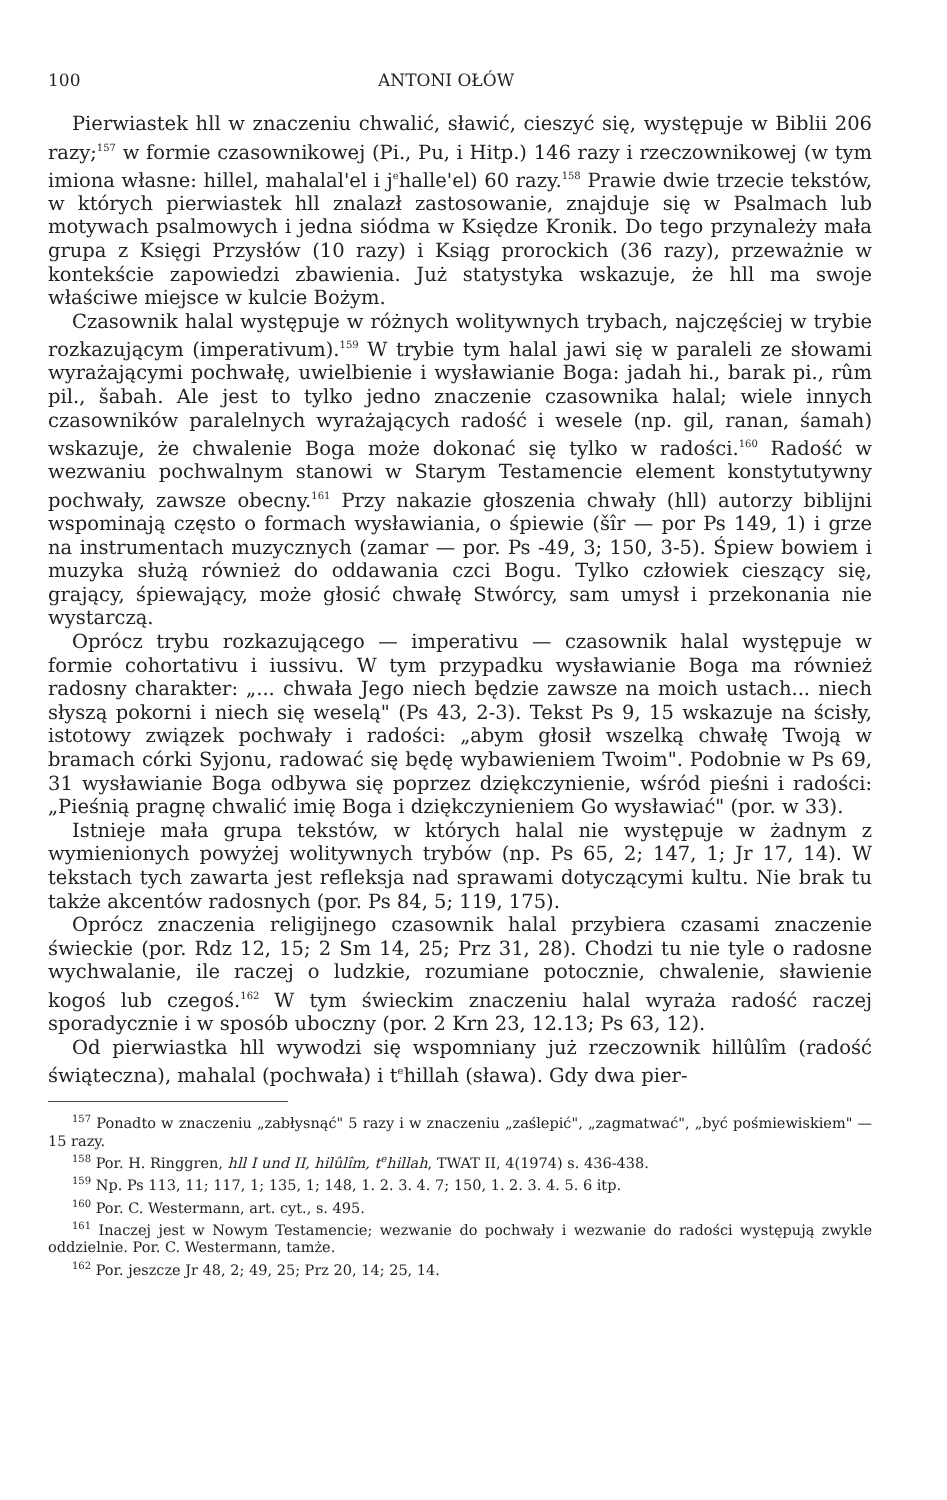100 ANTONI OŁÓW
Pierwiastek hll w znaczeniu chwalić, sławić, cieszyć się, występuje w Biblii 206 razy;<sup>157</sup> w formie czasownikowej (Pi., Pu, i Hitp.) 146 razy i rzeczownikowej (w tym imiona własne: hillel, mahalal'el i j<sup>e</sup>halle'el) 60 razy.<sup>158</sup> Prawie dwie trzecie tekstów, w których pierwiastek hll znalazł zastosowanie, znajduje się w Psalmach lub motywach psalmowych i jedna siódma w Księdze Kronik. Do tego przynależy mała grupa z Księgi Przysłów (10 razy) i Ksiąg prorockich (36 razy), przeważnie w kontekście zapowiedzi zbawienia. Już statystyka wskazuje, że hll ma swoje właściwe miejsce w kulcie Bożym.
Czasownik halal występuje w różnych wolitywnych trybach, najczęściej w trybie rozkazującym (imperativum).<sup>159</sup> W trybie tym halal jawi się w paraleli ze słowami wyrażającymi pochwałę, uwielbienie i wysławianie Boga: jadah hi., barak pi., rûm pil., šabah. Ale jest to tylko jedno znaczenie czasownika halal; wiele innych czasowników paralelnych wyrażających radość i wesele (np. gil, ranan, śamah) wskazuje, że chwalenie Boga może dokonać się tylko w radości.<sup>160</sup> Radość w wezwaniu pochwalnym stanowi w Starym Testamencie element konstytutywny pochwały, zawsze obecny.<sup>161</sup> Przy nakazie głoszenia chwały (hll) autorzy biblijni wspominają często o formach wysławiania, o śpiewie (šîr — por Ps 149, 1) i grze na instrumentach muzycznych (zamar — por. Ps -49, 3; 150, 3-5). Śpiew bowiem i muzyka służą również do oddawania czci Bogu. Tylko człowiek cieszący się, grający, śpiewający, może głosić chwałę Stwórcy, sam umysł i przekonania nie wystarczą.
Oprócz trybu rozkazującego — imperativu — czasownik halal występuje w formie cohortativu i iussivu. W tym przypadku wysławianie Boga ma również radosny charakter: „... chwała Jego niech będzie zawsze na moich ustach... niech słyszą pokorni i niech się weselą" (Ps 43, 2-3). Tekst Ps 9, 15 wskazuje na ścisły, istotowy związek pochwały i radości: „abym głosił wszelką chwałę Twoją w bramach córki Syjonu, radować się będę wybawieniem Twoim". Podobnie w Ps 69, 31 wysławianie Boga odbywa się poprzez dziękczynienie, wśród pieśni i radości: „Pieśnią pragnę chwalić imię Boga i dziękczynieniem Go wysławiać" (por. w 33).
Istnieje mała grupa tekstów, w których halal nie występuje w żadnym z wymienionych powyżej wolitywnych trybów (np. Ps 65, 2; 147, 1; Jr 17, 14). W tekstach tych zawarta jest refleksja nad sprawami dotyczącymi kultu. Nie brak tu także akcentów radosnych (por. Ps 84, 5; 119, 175).
Oprócz znaczenia religijnego czasownik halal przybiera czasami znaczenie świeckie (por. Rdz 12, 15; 2 Sm 14, 25; Prz 31, 28). Chodzi tu nie tyle o radosne wychwalanie, ile raczej o ludzkie, rozumiane potocznie, chwalenie, sławienie kogoś lub czegoś.<sup>162</sup> W tym świeckim znaczeniu halal wyraża radość raczej sporadycznie i w sposób uboczny (por. 2 Krn 23, 12.13; Ps 63, 12).
Od pierwiastka hll wywodzi się wspomniany już rzeczownik hillûlîm (radość świąteczna), mahalal (pochwała) i t<sup>e</sup>hillah (sława). Gdy dwa pier-
<sup>157</sup> Ponadto w znaczeniu „zabłysnąć" 5 razy i w znaczeniu „zaślepić", „zagmatwać", „być pośmiewiskiem" — 15 razy.
<sup>158</sup> Por. H. Ringgren, hll I und II, hilûlîm, t<sup>e</sup>hillah, TWAT II, 4(1974) s. 436-438.
<sup>159</sup> Np. Ps 113, 11; 117, 1; 135, 1; 148, 1. 2. 3. 4. 7; 150, 1. 2. 3. 4. 5. 6 itp.
<sup>160</sup> Por. C. Westermann, art. cyt., s. 495.
<sup>161</sup> Inaczej jest w Nowym Testamencie; wezwanie do pochwały i wezwanie do radości występują zwykle oddzielnie. Por. C. Westermann, tamże.
<sup>162</sup> Por. jeszcze Jr 48, 2; 49, 25; Prz 20, 14; 25, 14.